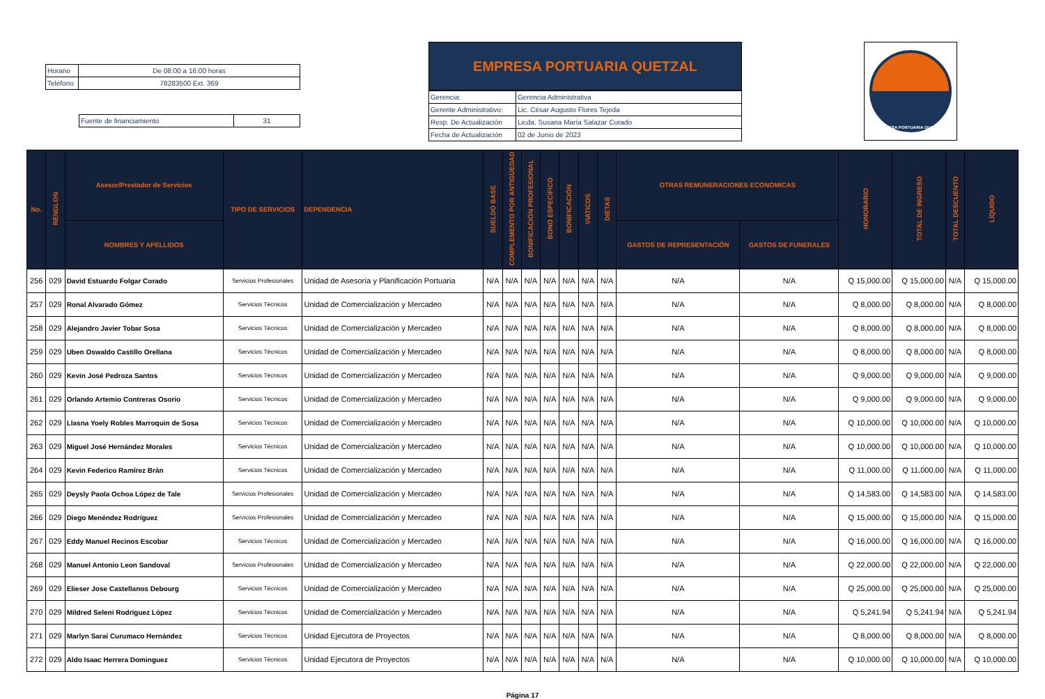| Horario | De 08:00 a 16:00 horas |
| Teléfono | 78283500 Ext. 369 |
| Fuente de financiamiento | 31 |
EMPRESA PORTUARIA QUETZAL
| Gerencia: | Gerencia Administrativa |
| Gerente Administrativo: | Lic. César Augusto Flores Tejeda |
| Resp. De Actualización | Licda. Susana María Salazar Corado |
| Fecha de Actualización | 02 de Junio de 2023 |
EMPRESA PORTUARIA QUETZAL
| No. | RENGLON | Asesor/Prestador de Servicios | TIPO DE SERVICIOS | DEPENDENCIA | SUELDO BASE | COMPLEMENTO POR ANTIGÜEDAD | BONIFICACIÓN PROFESIONAL | BONO ESPECÍFICO | BONIFICACIÓN | VIATICOS | DIETAS | OTRAS REMUNERACIONES ECONOMICAS | | HONORARIO | TOTAL DE INGRESO | TOTAL DESCUENTO | LÍQUIDO |
| --- | --- | --- | --- | --- | --- | --- | --- | --- | --- | --- | --- | --- | --- | --- | --- | --- | --- |
| | | NOMBRES Y APELLIDOS | | | | | | | | | | GASTOS DE REPRESENTACIÓN | GASTOS DE FUNERALES | | | | |
| 256 | 029 | David Estuardo Folgar Corado | Servicios Profesionales | Unidad de Asesoría y Planificación Portuaria | N/A | N/A | N/A | N/A | N/A | N/A | N/A | N/A | N/A | Q 15,000.00 | Q 15,000.00 | N/A | Q 15,000.00 |
| 257 | 029 | Ronal Alvarado Gómez | Servicios Técnicos | Unidad de Comercialización y Mercadeo | N/A | N/A | N/A | N/A | N/A | N/A | N/A | N/A | N/A | Q 8,000.00 | Q 8,000.00 | N/A | Q 8,000.00 |
| 258 | 029 | Alejandro Javier Tobar Sosa | Servicios Técnicos | Unidad de Comercialización y Mercadeo | N/A | N/A | N/A | N/A | N/A | N/A | N/A | N/A | N/A | Q 8,000.00 | Q 8,000.00 | N/A | Q 8,000.00 |
| 259 | 029 | Uben Oswaldo Castillo Orellana | Servicios Técnicos | Unidad de Comercialización y Mercadeo | N/A | N/A | N/A | N/A | N/A | N/A | N/A | N/A | N/A | Q 8,000.00 | Q 8,000.00 | N/A | Q 8,000.00 |
| 260 | 029 | Kevin José Pedroza Santos | Servicios Técnicos | Unidad de Comercialización y Mercadeo | N/A | N/A | N/A | N/A | N/A | N/A | N/A | N/A | N/A | Q 9,000.00 | Q 9,000.00 | N/A | Q 9,000.00 |
| 261 | 029 | Orlando Artemio Contreras Osorio | Servicios Técnicos | Unidad de Comercialización y Mercadeo | N/A | N/A | N/A | N/A | N/A | N/A | N/A | N/A | N/A | Q 9,000.00 | Q 9,000.00 | N/A | Q 9,000.00 |
| 262 | 029 | Llasna Yoely Robles Marroquin de Sosa | Servicios Técnicos | Unidad de Comercialización y Mercadeo | N/A | N/A | N/A | N/A | N/A | N/A | N/A | N/A | N/A | Q 10,000.00 | Q 10,000.00 | N/A | Q 10,000.00 |
| 263 | 029 | Miguel José Hernández Morales | Servicios Técnicos | Unidad de Comercialización y Mercadeo | N/A | N/A | N/A | N/A | N/A | N/A | N/A | N/A | N/A | Q 10,000.00 | Q 10,000.00 | N/A | Q 10,000.00 |
| 264 | 029 | Kevin Federico Ramírez Brán | Servicios Técnicos | Unidad de Comercialización y Mercadeo | N/A | N/A | N/A | N/A | N/A | N/A | N/A | N/A | N/A | Q 11,000.00 | Q 11,000.00 | N/A | Q 11,000.00 |
| 265 | 029 | Deysly Paola Ochoa López de Tale | Servicios Profesionales | Unidad de Comercialización y Mercadeo | N/A | N/A | N/A | N/A | N/A | N/A | N/A | N/A | N/A | Q 14,583.00 | Q 14,583.00 | N/A | Q 14,583.00 |
| 266 | 029 | Diego Menéndez Rodríguez | Servicios Profesionales | Unidad de Comercialización y Mercadeo | N/A | N/A | N/A | N/A | N/A | N/A | N/A | N/A | N/A | Q 15,000.00 | Q 15,000.00 | N/A | Q 15,000.00 |
| 267 | 029 | Eddy Manuel Recinos Escobar | Servicios Técnicos | Unidad de Comercialización y Mercadeo | N/A | N/A | N/A | N/A | N/A | N/A | N/A | N/A | N/A | Q 16,000.00 | Q 16,000.00 | N/A | Q 16,000.00 |
| 268 | 029 | Manuel Antonio Leon Sandoval | Servicios Profesionales | Unidad de Comercialización y Mercadeo | N/A | N/A | N/A | N/A | N/A | N/A | N/A | N/A | N/A | Q 22,000.00 | Q 22,000.00 | N/A | Q 22,000.00 |
| 269 | 029 | Elieser Jose Castellanos Debourg | Servicios Técnicos | Unidad de Comercialización y Mercadeo | N/A | N/A | N/A | N/A | N/A | N/A | N/A | N/A | N/A | Q 25,000.00 | Q 25,000.00 | N/A | Q 25,000.00 |
| 270 | 029 | Mildred Seleni Rodríguez López | Servicios Técnicos | Unidad de Comercialización y Mercadeo | N/A | N/A | N/A | N/A | N/A | N/A | N/A | N/A | N/A | Q 5,241.94 | Q 5,241.94 | N/A | Q 5,241.94 |
| 271 | 029 | Marlyn Saraí Curumaco Hernández | Servicios Técnicos | Unidad Ejecutora de Proyectos | N/A | N/A | N/A | N/A | N/A | N/A | N/A | N/A | N/A | Q 8,000.00 | Q 8,000.00 | N/A | Q 8,000.00 |
| 272 | 029 | Aldo Isaac Herrera Dominguez | Servicios Técnicos | Unidad Ejecutora de Proyectos | N/A | N/A | N/A | N/A | N/A | N/A | N/A | N/A | N/A | Q 10,000.00 | Q 10,000.00 | N/A | Q 10,000.00 |
Página 17